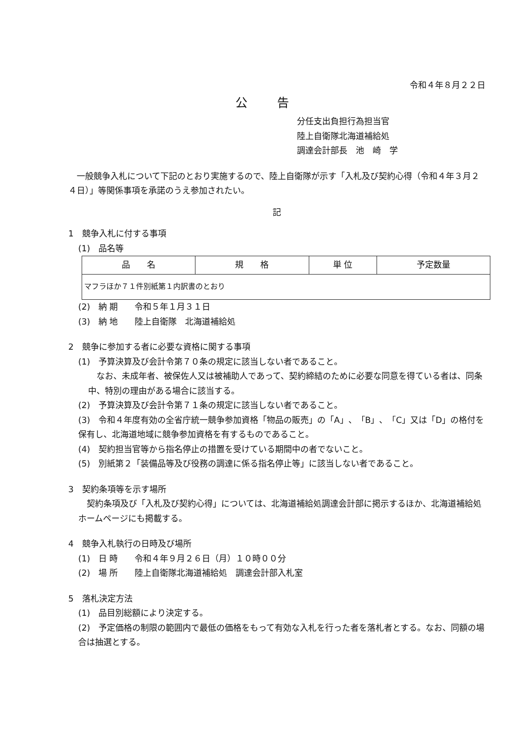令和４年８月２２日
公告
分任支出負担行為担当官
陸上自衛隊北海道補給処
調達会計部長　池　崎　学
　一般競争入札について下記のとおり実施するので、陸上自衛隊が示す「入札及び契約心得（令和４年３月２４日）」等関係事項を承諾のうえ参加されたい。
記
1　競争入札に付する事項
(1)　品名等
| 品 名 | 規 格 | 単 位 | 予定数量 |
| --- | --- | --- | --- |
| マフラほか７１件別紙第１内訳書のとおり | | | |
(2)　納 期　　令和５年１月３１日
(3)　納 地　　陸上自衛隊　北海道補給処
2　競争に参加する者に必要な資格に関する事項
(1)　予算決算及び会計令第７０条の規定に該当しない者であること。
　なお、未成年者、被保佐人又は被補助人であって、契約締結のために必要な同意を得ている者は、同条中、特別の理由がある場合に該当する。
(2)　予算決算及び会計令第７１条の規定に該当しない者であること。
(3)　令和４年度有効の全省庁統一競争参加資格「物品の販売」の「A」、「B」、「C」又は「D」の格付を保有し、北海道地域に競争参加資格を有するものであること。
(4)　契約担当官等から指名停止の措置を受けている期間中の者でないこと。
(5)　別紙第２「装備品等及び役務の調達に係る指名停止等」に該当しない者であること。
3　契約条項等を示す場所
　契約条項及び「入札及び契約心得」については、北海道補給処調達会計部に掲示するほか、北海道補給処ホームページにも掲載する。
4　競争入札執行の日時及び場所
(1)　日 時　　令和４年９月２６日（月）１０時００分
(2)　場 所　　陸上自衛隊北海道補給処　調達会計部入札室
5　落札決定方法
(1)　品目別総額により決定する。
(2)　予定価格の制限の範囲内で最低の価格をもって有効な入札を行った者を落札者とする。なお、同額の場合は抽選とする。